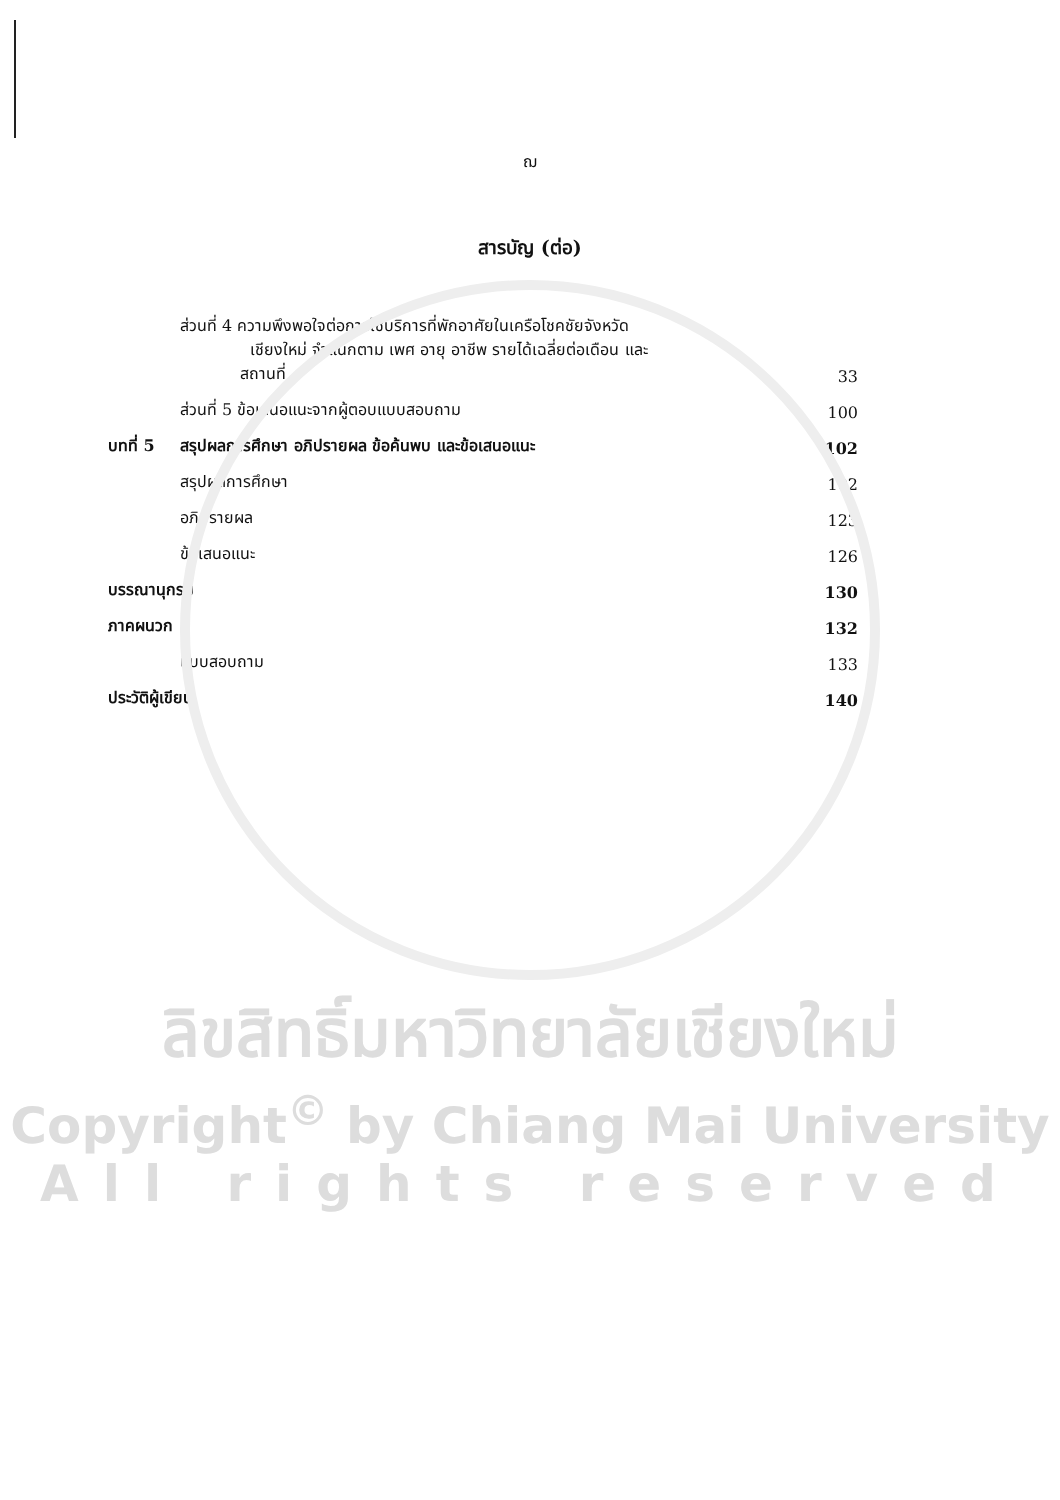ฌ
สารบัญ (ต่อ)
| | ส่วนที่ 4 ความพึงพอใจต่อการใช้บริการที่พักอาศัยในเครือโชคชัยจังหวัด เชียงใหม่ จำแนกตาม เพศ อายุ อาชีพ รายได้เฉลี่ยต่อเดือน และ สถานที่ | 33 |
| | ส่วนที่ 5 ข้อเสนอแนะจากผู้ตอบแบบสอบถาม | 100 |
| บทที่ 5 | สรุปผลการศึกษา อภิปรายผล ข้อค้นพบ และข้อเสนอแนะ | 102 |
| | สรุปผลการศึกษา | 102 |
| | อภิปรายผล | 123 |
| | ข้อเสนอแนะ | 126 |
| บรรณานุกรม | | 130 |
| ภาคผนวก | | 132 |
| | แบบสอบถาม | 133 |
| ประวัติผู้เขียน | | 140 |
ลิขสิทธิ์มหาวิทยาลัยเชียงใหม่
Copyright<sup>©</sup> by Chiang Mai University
All rights reserved